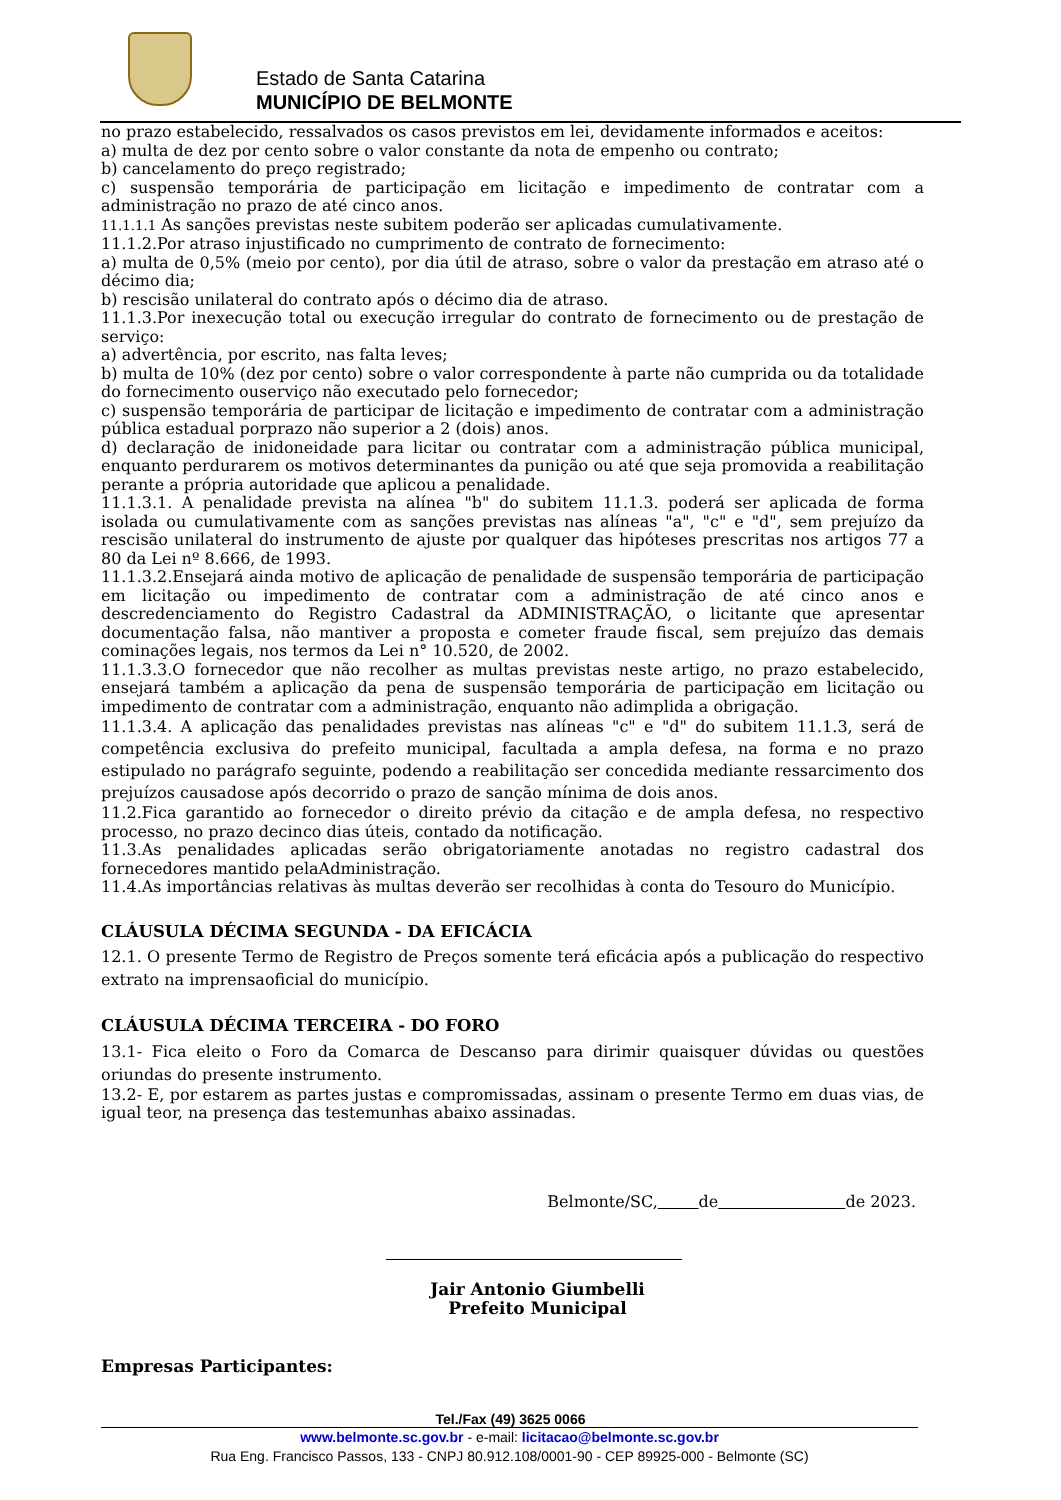Estado de Santa Catarina
MUNICÍPIO DE BELMONTE
no prazo estabelecido, ressalvados os casos previstos em lei, devidamente informados e aceitos:
a) multa de dez por cento sobre o valor constante da nota de empenho ou contrato;
b) cancelamento do preço registrado;
c) suspensão temporária de participação em licitação e impedimento de contratar com a administração no prazo de até cinco anos.
11.1.1.1 As sanções previstas neste subitem poderão ser aplicadas cumulativamente.
11.1.2.Por atraso injustificado no cumprimento de contrato de fornecimento:
a) multa de 0,5% (meio por cento), por dia útil de atraso, sobre o valor da prestação em atraso até o décimo dia;
b) rescisão unilateral do contrato após o décimo dia de atraso.
11.1.3.Por inexecução total ou execução irregular do contrato de fornecimento ou de prestação de serviço:
a) advertência, por escrito, nas falta leves;
b) multa de 10% (dez por cento) sobre o valor correspondente à parte não cumprida ou da totalidade do fornecimento ouserviço não executado pelo fornecedor;
c) suspensão temporária de participar de licitação e impedimento de contratar com a administração pública estadual porprazo não superior a 2 (dois) anos.
d) declaração de inidoneidade para licitar ou contratar com a administração pública municipal, enquanto perdurarem os motivos determinantes da punição ou até que seja promovida a reabilitação perante a própria autoridade que aplicou a penalidade.
11.1.3.1. A penalidade prevista na alínea "b" do subitem 11.1.3. poderá ser aplicada de forma isolada ou cumulativamente com as sanções previstas nas alíneas "a", "c" e "d", sem prejuízo da rescisão unilateral do instrumento de ajuste por qualquer das hipóteses prescritas nos artigos 77 a 80 da Lei nº 8.666, de 1993.
11.1.3.2.Ensejará ainda motivo de aplicação de penalidade de suspensão temporária de participação em licitação ou impedimento de contratar com a administração de até cinco anos e descredenciamento do Registro Cadastral da ADMINISTRAÇÃO, o licitante que apresentar documentação falsa, não mantiver a proposta e cometer fraude fiscal, sem prejuízo das demais cominações legais, nos termos da Lei n° 10.520, de 2002.
11.1.3.3.O fornecedor que não recolher as multas previstas neste artigo, no prazo estabelecido, ensejará também a aplicação da pena de suspensão temporária de participação em licitação ou impedimento de contratar com a administração, enquanto não adimplida a obrigação.
11.1.3.4. A aplicação das penalidades previstas nas alíneas "c" e "d" do subitem 11.1.3, será de competência exclusiva do prefeito municipal, facultada a ampla defesa, na forma e no prazo estipulado no parágrafo seguinte, podendo a reabilitação ser concedida mediante ressarcimento dos prejuízos causadose após decorrido o prazo de sanção mínima de dois anos.
11.2.Fica garantido ao fornecedor o direito prévio da citação e de ampla defesa, no respectivo processo, no prazo decinco dias úteis, contado da notificação.
11.3.As penalidades aplicadas serão obrigatoriamente anotadas no registro cadastral dos fornecedores mantido pelaAdministração.
11.4.As importâncias relativas às multas deverão ser recolhidas à conta do Tesouro do Município.
CLÁUSULA DÉCIMA SEGUNDA - DA EFICÁCIA
12.1. O presente Termo de Registro de Preços somente terá eficácia após a publicação do respectivo extrato na imprensaoficial do município.
CLÁUSULA DÉCIMA TERCEIRA - DO FORO
13.1- Fica eleito o Foro da Comarca de Descanso para dirimir quaisquer dúvidas ou questões oriundas do presente instrumento.
13.2- E, por estarem as partes justas e compromissadas, assinam o presente Termo em duas vias, de igual teor, na presença das testemunhas abaixo assinadas.
Belmonte/SC, de de 2023.
Jair Antonio Giumbelli
Prefeito Municipal
Empresas Participantes:
Tel./Fax (49) 3625 0066
www.belmonte.sc.gov.br - e-mail: licitacao@belmonte.sc.gov.br
Rua Eng. Francisco Passos, 133 - CNPJ 80.912.108/0001-90 - CEP 89925-000 - Belmonte (SC)